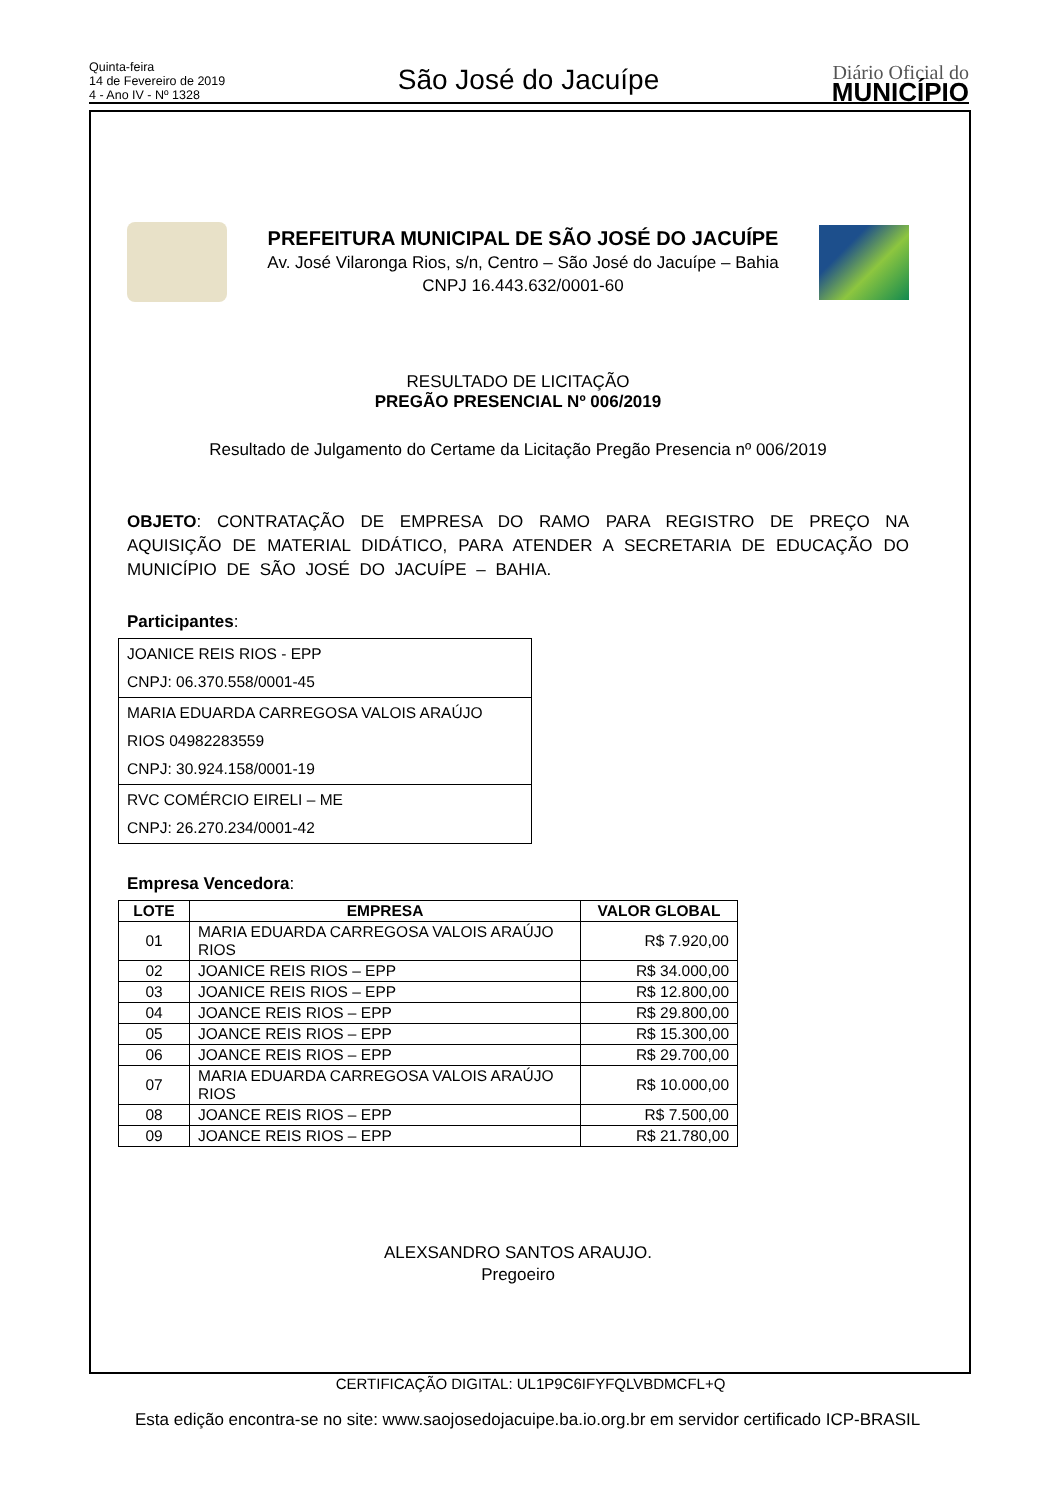Quinta-feira
14 de Fevereiro de 2019
4 - Ano IV - Nº 1328
São José do Jacuípe
Diário Oficial do
MUNICÍPIO
PREFEITURA MUNICIPAL DE SÃO JOSÉ DO JACUÍPE
Av. José Vilaronga Rios, s/n, Centro – São José do Jacuípe – Bahia
CNPJ 16.443.632/0001-60
RESULTADO DE LICITAÇÃO
PREGÃO PRESENCIAL Nº 006/2019
Resultado de Julgamento do Certame da Licitação Pregão Presencia nº 006/2019
OBJETO: CONTRATAÇÃO DE EMPRESA DO RAMO PARA REGISTRO DE PREÇO NA AQUISIÇÃO DE MATERIAL DIDÁTICO, PARA ATENDER A SECRETARIA DE EDUCAÇÃO DO MUNICÍPIO DE SÃO JOSÉ DO JACUÍPE – BAHIA.
Participantes:
| JOANICE REIS RIOS - EPP CNPJ: 06.370.558/0001-45 |
| MARIA EDUARDA CARREGOSA VALOIS ARAÚJO RIOS 04982283559 CNPJ: 30.924.158/0001-19 |
| RVC COMÉRCIO EIRELI – ME CNPJ: 26.270.234/0001-42 |
Empresa Vencedora:
| LOTE | EMPRESA | VALOR GLOBAL |
| --- | --- | --- |
| 01 | MARIA EDUARDA CARREGOSA VALOIS ARAÚJO RIOS | R$ 7.920,00 |
| 02 | JOANICE REIS RIOS – EPP | R$ 34.000,00 |
| 03 | JOANICE REIS RIOS – EPP | R$ 12.800,00 |
| 04 | JOANCE REIS RIOS – EPP | R$ 29.800,00 |
| 05 | JOANCE REIS RIOS – EPP | R$ 15.300,00 |
| 06 | JOANCE REIS RIOS – EPP | R$ 29.700,00 |
| 07 | MARIA EDUARDA CARREGOSA VALOIS ARAÚJO RIOS | R$ 10.000,00 |
| 08 | JOANCE REIS RIOS – EPP | R$ 7.500,00 |
| 09 | JOANCE REIS RIOS – EPP | R$ 21.780,00 |
ALEXSANDRO SANTOS ARAUJO.
Pregoeiro
CERTIFICAÇÃO DIGITAL: UL1P9C6IFYFQLVBDMCFL+Q
Esta edição encontra-se no site: www.saojosedojacuipe.ba.io.org.br em servidor certificado ICP-BRASIL